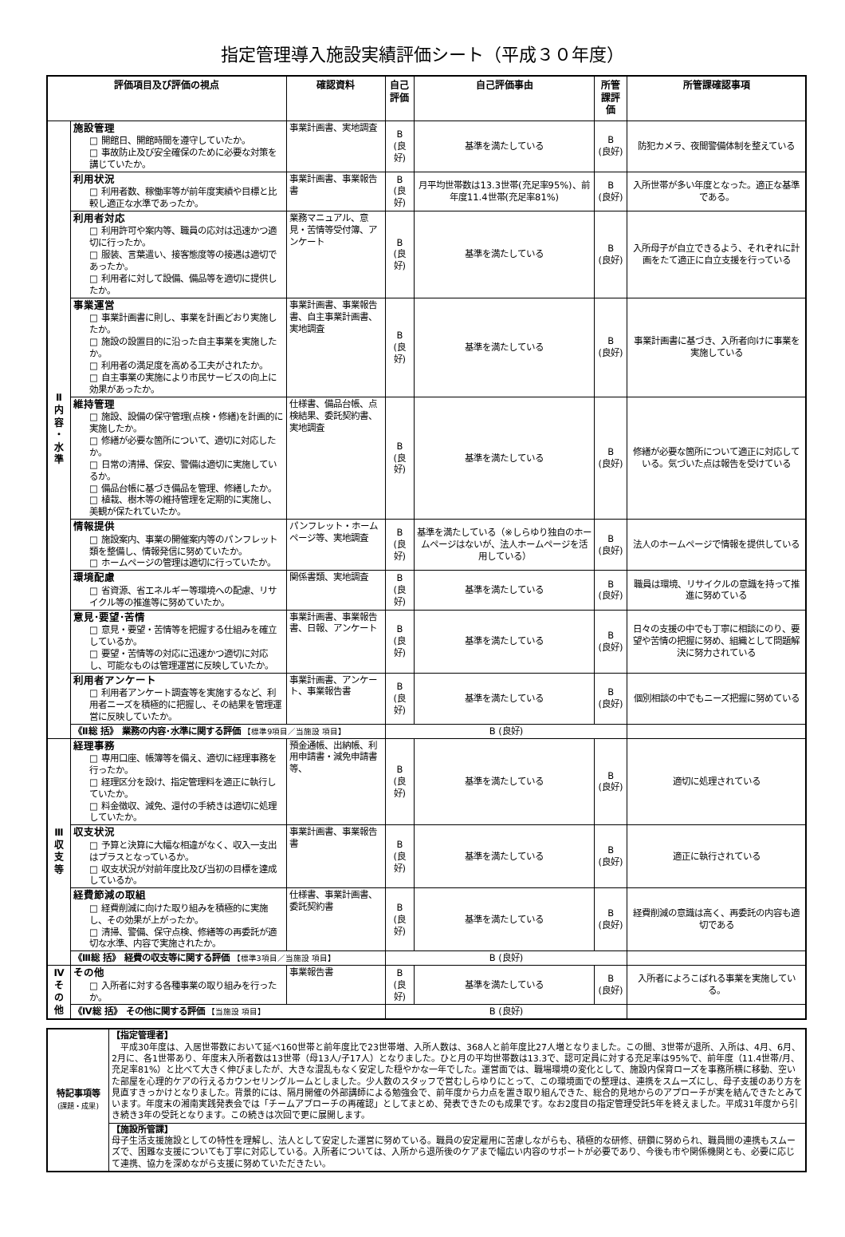指定管理導入施設実績評価シート（平成３０年度）
| 評価項目及び評価の視点 | | 確認資料 | 自己評価 | 自己評価事由 | 所管課評価 | 所管課確認事項 |
| --- | --- | --- | --- | --- | --- | --- |
| Ⅱ 内 容 ・ 水 準 | 施設管理 □ 開館日、開館時間を遵守していたか。 □ 事故防止及び安全確保のために必要な対策を講じていたか。 | 事業計画書、実地調査 | B (良好) | 基準を満たしている | B (良好) | 防犯カメラ、夜間警備体制を整えている |
| | 利用状況 □ 利用者数、稼働率等が前年度実績や目標と比較し適正な水準であったか。 | 事業計画書、事業報告書 | B (良好) | 月平均世帯数は13.3世帯(充足率95%)、前年度11.4世帯(充足率81%) | B (良好) | 入所世帯が多い年度となった。適正な基準である。 |
| | 利用者対応 □ 利用許可や案内等、職員の応対は迅速かつ適切に行ったか。 □ 服装、言葉遣い、接客態度等の接遇は適切であったか。 □ 利用者に対して設備、備品等を適切に提供したか。 | 業務マニュアル、意見・苦情等受付簿、アンケート | B (良好) | 基準を満たしている | B (良好) | 入所母子が自立できるよう、それぞれに計画をたて適正に自立支援を行っている |
| | 事業運営 □ 事業計画書に則し、事業を計画どおり実施したか。 □ 施設の設置目的に沿った自主事業を実施したか。 □ 利用者の満足度を高める工夫がされたか。 □ 自主事業の実施により市民サービスの向上に効果があったか。 | 事業計画書、事業報告書、自主事業計画書、実地調査 | B (良好) | 基準を満たしている | B (良好) | 事業計画書に基づき、入所者向けに事業を実施している |
| | 維持管理 □ 施設、設備の保守管理(点検・修繕)を計画的に実施したか。 □ 修繕が必要な箇所について、適切に対応したか。 □ 日常の清掃、保安、警備は適切に実施しているか。 □ 備品台帳に基づき備品を管理、修繕したか。 □ 植栽、樹木等の維持管理を定期的に実施し、美観が保たれていたか。 | 仕様書、備品台帳、点検結果、委託契約書、実地調査 | B (良好) | 基準を満たしている | B (良好) | 修繕が必要な箇所について適正に対応している。気づいた点は報告を受けている |
| | 情報提供 □ 施設案内、事業の開催案内等のパンフレット類を整備し、情報発信に努めていたか。 □ ホームページの管理は適切に行っていたか。 | パンフレット・ホームページ等、実地調査 | B (良好) | 基準を満たしている（※しらゆり独自のホームページはないが、法人ホームページを活用している） | B (良好) | 法人のホームページで情報を提供している |
| | 環境配慮 □ 省資源、省エネルギー等環境への配慮、リサイクル等の推進等に努めていたか。 | 関係書類、実地調査 | B (良好) | 基準を満たしている | B (良好) | 職員は環境、リサイクルの意識を持って推進に努めている |
| | 意見･要望･苦情 □ 意見・要望・苦情等を把握する仕組みを確立しているか。 □ 要望・苦情等の対応に迅速かつ適切に対応し、可能なものは管理運営に反映していたか。 | 事業計画書、事業報告書、日報、アンケート | B (良好) | 基準を満たしている | B (良好) | 日々の支援の中でも丁寧に相談にのり、要望や苦情の把握に努め、組織として問題解決に努力されている |
| | 利用者アンケート □ 利用者アンケート調査等を実施するなど、利用者ニーズを積極的に把握し、その結果を管理運営に反映していたか。 | 事業計画書、アンケート、事業報告書 | B (良好) | 基準を満たしている | B (良好) | 個別相談の中でもニーズ把握に努めている |
| | 《Ⅱ総 括》 業務の内容･水準に関する評価 【標準9項目／当施設 項目】 | | B (良好) | | | |
| Ⅲ 収 支 等 | 経理事務 □ 専用口座、帳簿等を備え、適切に経理事務を行ったか。 □ 経理区分を設け、指定管理料を適正に執行していたか。 □ 料金徴収、減免、還付の手続きは適切に処理していたか。 | 預金通帳、出納帳、利用申請書・減免申請書等、 | B (良好) | 基準を満たしている | B (良好) | 適切に処理されている |
| | 収支状況 □ 予算と決算に大幅な相違がなく、収入一支出はプラスとなっているか。 □ 収支状況が対前年度比及び当初の目標を達成しているか。 | 事業計画書、事業報告書 | B (良好) | 基準を満たしている | B (良好) | 適正に執行されている |
| | 経費節減の取組 □ 経費削減に向けた取り組みを積極的に実施し、その効果が上がったか。 □ 清掃、警備、保守点検、修繕等の再委託が適切な水準、内容で実施されたか。 | 仕様書、事業計画書、委託契約書 | B (良好) | 基準を満たしている | B (良好) | 経費削減の意識は高く、再委託の内容も適切である |
| | 《Ⅲ総 括》 経費の収支等に関する評価 【標準3項目／当施設 項目】 | | B (良好) | | | |
| Ⅳ そ の 他 | その他 □ 入所者に対する各種事業の取り組みを行ったか。 | 事業報告書 | B (良好) | 基準を満たしている | B (良好) | 入所者によろこばれる事業を実施している。 |
| | 《Ⅳ総 括》 その他に関する評価 【当施設 項目】 | | B (良好) | | | |
| 特記事項等 (課題・成果) | 【指定管理者】 平成30年度は、入居世帯数において延べ160世帯と前年度比で23世帯増、入所人数は、368人と前年度比27人増となりました。この間、3世帯が退所、入所は、4月、6月、2月に、各1世帯あり、年度末入所者数は13世帯（母13人/子17人）となりました。ひと月の平均世帯数は13.3で、認可定員に対する充足率は95%で、前年度（11.4世帯/月、充足率81%）と比べて大きく伸びましたが、大きな混乱もなく安定した穏やかな一年でした。運営面では、職場環境の変化として、施設内保育ローズを事務所横に移動、空いた部屋を心理的ケアの行えるカウンセリングルームとしました。少人数のスタッフで営むしらゆりにとって、この環境面での整理は、連携をスムーズにし、母子支援のあり方を見直すきっかけとなりました。背景的には、隔月開催の外部講師による勉強会で、前年度から力点を置き取り組んできた、総合的見地からのアプローチが実を結んできたとみています。年度末の湘南実践発表会では「チームアプローチの再確認」としてまとめ、発表できたのも成果です。なお2度目の指定管理受託5年を終えました。平成31年度から引き続き3年の受託となります。この続きは次回で更に展開します。 |
| | 【施設所管課】 母子生活支援施設としての特性を理解し、法人として安定した運営に努めている。職員の安定雇用に苦慮しながらも、積極的な研修、研鑽に努められ、職員間の連携もスムーズで、困難な支援についても丁寧に対応している。入所者については、入所から退所後のケアまで幅広い内容のサポートが必要であり、今後も市や関係機関とも、必要に応じて連携、協力を深めながら支援に努めていただきたい。 |